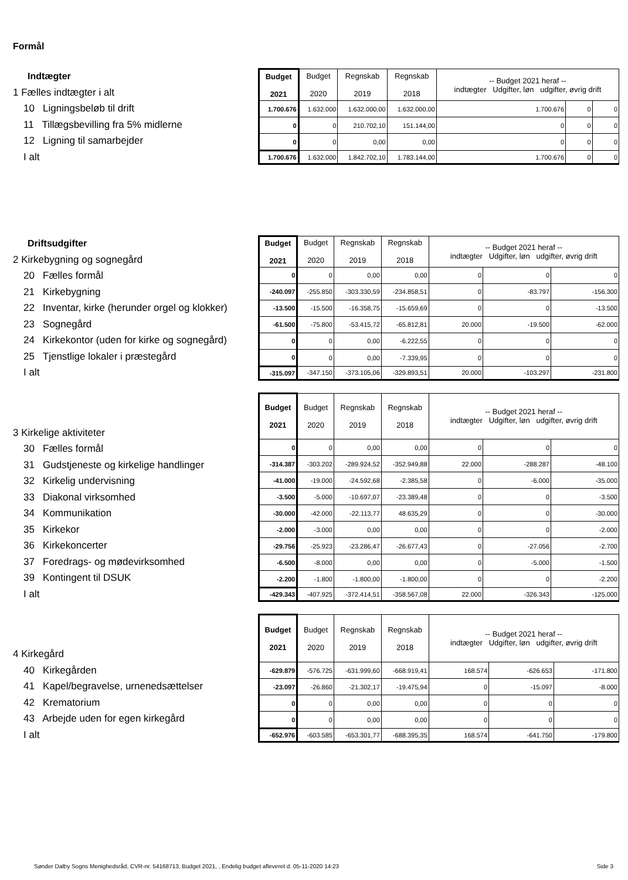Formål
Indtægter
1 Fælles indtægter i alt
10 Ligningsbeløb til drift
11 Tillægsbevilling fra 5% midlerne
12 Ligning til samarbejder
I alt
| Budget 2021 | Budget 2020 | Regnskab 2019 | Regnskab 2018 | -- Budget 2021 heraf -- indtægter Udgifter, løn udgifter, øvrig drift | | |
| --- | --- | --- | --- | --- | --- | --- |
| 1.700.676 | 1.632.000 | 1.632.000,00 | 1.632.000,00 | 1.700.676 | 0 | 0 |
| 0 | 0 | 210.702,10 | 151.144,00 | 0 | 0 | 0 |
| 0 | 0 | 0,00 | 0,00 | 0 | 0 | 0 |
| 1.700.676 | 1.632.000 | 1.842.702,10 | 1.783.144,00 | 1.700.676 | 0 | 0 |
Driftsudgifter
2 Kirkebygning og sognegård
20 Fælles formål
21 Kirkebygning
22 Inventar, kirke (herunder orgel og klokker)
23 Sognegård
24 Kirkekontor (uden for kirke og sognegård)
25 Tjenstlige lokaler i præstegård
I alt
| Budget 2021 | Budget 2020 | Regnskab 2019 | Regnskab 2018 | -- Budget 2021 heraf -- indtægter Udgifter, løn udgifter, øvrig drift | | |
| --- | --- | --- | --- | --- | --- | --- |
| 0 | 0 | 0,00 | 0,00 | 0 | 0 | 0 |
| -240.097 | -255.850 | -303.330,59 | -234.858,51 | 0 | -83.797 | -156.300 |
| -13.500 | -15.500 | -16.358,75 | -15.659,69 | 0 | 0 | -13.500 |
| -61.500 | -75.800 | -53.415,72 | -65.812,81 | 20.000 | -19.500 | -62.000 |
| 0 | 0 | 0,00 | -6.222,55 | 0 | 0 | 0 |
| 0 | 0 | 0,00 | -7.339,95 | 0 | 0 | 0 |
| -315.097 | -347.150 | -373.105,06 | -329.893,51 | 20.000 | -103.297 | -231.800 |
3 Kirkelige aktiviteter
30 Fælles formål
31 Gudstjeneste og kirkelige handlinger
32 Kirkelig undervisning
33 Diakonal virksomhed
34 Kommunikation
35 Kirkekor
36 Kirkekoncerter
37 Foredrags- og mødevirksomhed
39 Kontingent til DSUK
I alt
| Budget 2021 | Budget 2020 | Regnskab 2019 | Regnskab 2018 | -- Budget 2021 heraf -- indtægter Udgifter, løn udgifter, øvrig drift | | |
| --- | --- | --- | --- | --- | --- | --- |
| 0 | 0 | 0,00 | 0,00 | 0 | 0 | 0 |
| -314.387 | -303.202 | -289.924,52 | -352.949,88 | 22.000 | -288.287 | -48.100 |
| -41.000 | -19.000 | -24.592,68 | -2.385,58 | 0 | -6.000 | -35.000 |
| -3.500 | -5.000 | -10.697,07 | -23.389,48 | 0 | 0 | -3.500 |
| -30.000 | -42.000 | -22.113,77 | 48.635,29 | 0 | 0 | -30.000 |
| -2.000 | -3.000 | 0,00 | 0,00 | 0 | 0 | -2.000 |
| -29.756 | -25.923 | -23.286,47 | -26.677,43 | 0 | -27.056 | -2.700 |
| -6.500 | -8.000 | 0,00 | 0,00 | 0 | -5.000 | -1.500 |
| -2.200 | -1.800 | -1.800,00 | -1.800,00 | 0 | 0 | -2.200 |
| -429.343 | -407.925 | -372.414,51 | -358.567,08 | 22.000 | -326.343 | -125.000 |
4 Kirkegård
40 Kirkegården
41 Kapel/begravelse, urnenedsættelser
42 Krematorium
43 Arbejde uden for egen kirkegård
I alt
| Budget 2021 | Budget 2020 | Regnskab 2019 | Regnskab 2018 | -- Budget 2021 heraf -- indtægter Udgifter, løn udgifter, øvrig drift | | |
| --- | --- | --- | --- | --- | --- | --- |
| -629.879 | -576.725 | -631.999,60 | -668.919,41 | 168.574 | -626.653 | -171.800 |
| -23.097 | -26.860 | -21.302,17 | -19.475,94 | 0 | -15.097 | -8.000 |
| 0 | 0 | 0,00 | 0,00 | 0 | 0 | 0 |
| 0 | 0 | 0,00 | 0,00 | 0 | 0 | 0 |
| -652.976 | -603.585 | -653.301,77 | -688.395,35 | 168.574 | -641.750 | -179.800 |
Sønder Dalby Sogns Menighedsråd, CVR-nr. 54168713, Budget 2021, , Endelig budget afleveret d. 05-11-2020 14:23 Side 3